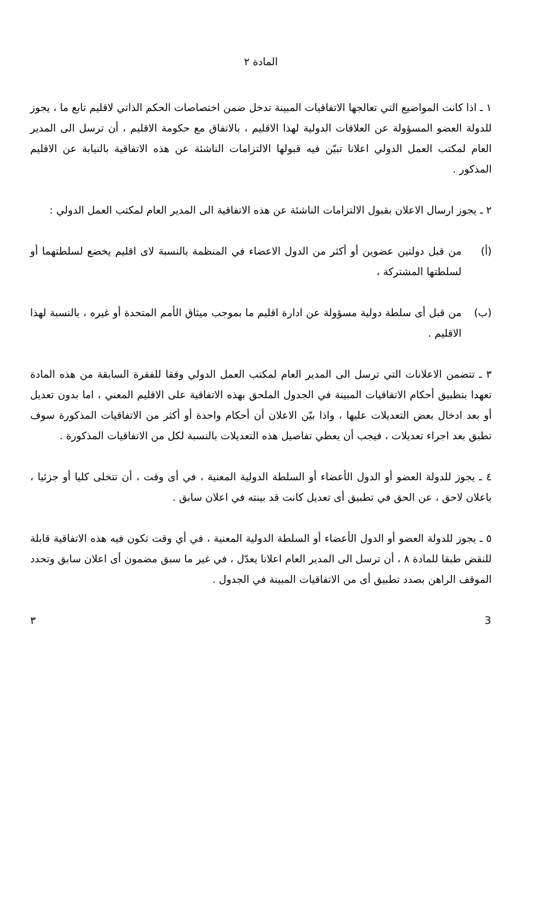المادة ٢
١ ـ اذا كانت المواضيع التي تعالجها الاتفاقيات المبينة تدخل ضمن اختصاصات الحكم الذاتي لاقليم تابع ما ، يجوز للدولة العضو المسؤولة عن العلاقات الدولية لهذا الاقليم ، بالاتفاق مع حكومة الاقليم ، أن ترسل الى المدير العام لمكتب العمل الدولي اعلانا تبيّن فيه قبولها الالتزامات الناشئة عن هذه الاتفاقية بالنيابة عن الاقليم المذكور .
٢ ـ يجوز ارسال الاعلان بقبول الالتزامات الناشئة عن هذه الاتفاقية الى المدير العام لمكتب العمل الدولي :
(أ) من قبل دولتين عضوين أو أكثر من الدول الاعضاء في المنظمة بالنسبة لاى اقليم يخضع لسلطتهما أو لسلطتها المشتركة ،
(ب) من قبل أى سلطة دولية مسؤولة عن ادارة اقليم ما بموجب ميثاق الأمم المتحدة أو غيره ، بالنسبة لهذا الاقليم .
٣ ـ تتضمن الاعلانات التي ترسل الى المدير العام لمكتب العمل الدولي وفقا للفقرة السابقة من هذه المادة تعهدا بتطبيق أحكام الاتفاقيات المبينة في الجدول الملحق بهذه الاتفاقية على الاقليم المعني ، اما بدون تعديل أو بعد ادخال بعض التعديلات عليها ، واذا بيّن الاعلان أن أحكام واحدة أو أكثر من الاتفاقيات المذكورة سوف تطبق بعد اجراء تعديلات ، فيجب أن يعطي تفاصيل هذه التعديلات بالنسبة لكل من الاتفاقيات المذكورة .
٤ ـ يجوز للدولة العضو أو الدول الأعضاء أو السلطة الدولية المعنية ، في أى وقت ، أن تتخلى كليا أو جزئيا ، باعلان لاحق ، عن الحق في تطبيق أى تعديل كانت قد بينته في اعلان سابق .
٥ ـ يجوز للدولة العضو أو الدول الأعضاء أو السلطة الدولية المعنية ، في أي وقت تكون فيه هذه الاتفاقية قابلة للنقض طبقا للمادة ٨ ، أن ترسل الى المدير العام اعلانا يعدّل ، في غير ما سبق مضمون أى اعلان سابق وتحدد الموقف الراهن بصدد تطبيق أى من الاتفاقيات المبينة في الجدول .
3 ٣